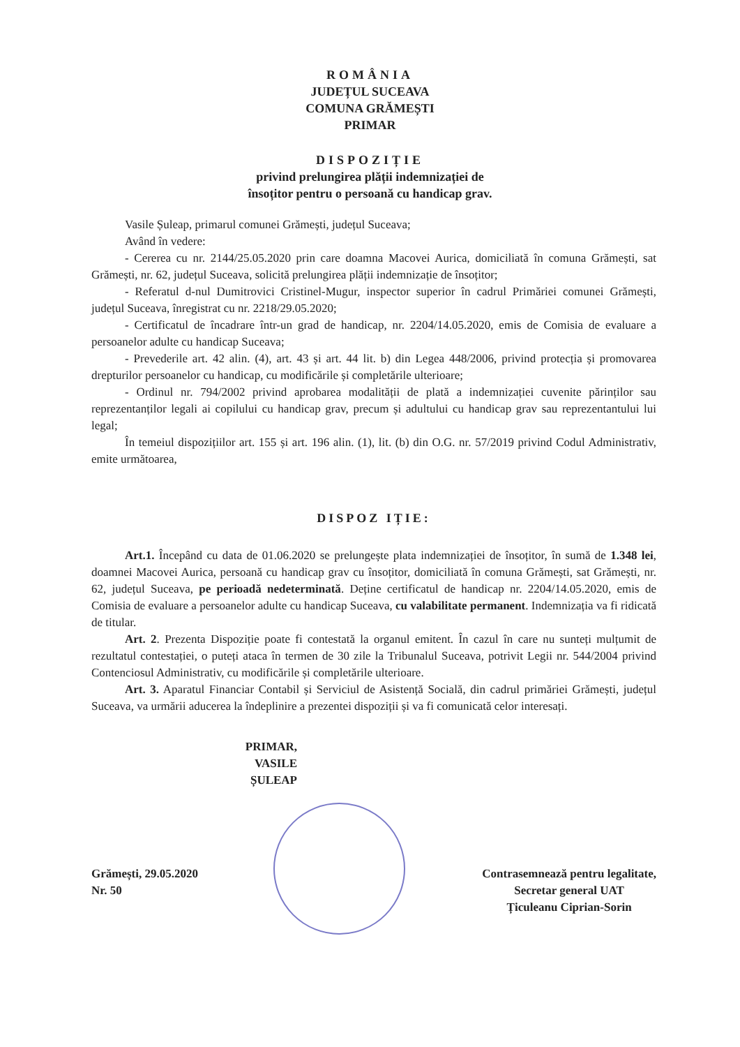ROMÂNIA
JUDEȚUL SUCEAVA
COMUNA GRĂMEȘTI
PRIMAR
DISPOZIȚIE
privind prelungirea plății indemnizației de
însoțitor pentru o persoană cu handicap grav.
Vasile Șuleap, primarul comunei Grămești, județul Suceava;
Având în vedere:
- Cererea cu nr. 2144/25.05.2020 prin care doamna Macovei Aurica, domiciliată în comuna Grămești, sat Grămești, nr. 62, județul Suceava, solicită prelungirea plății indemnizație de însoțitor;
- Referatul d-nul Dumitrovici Cristinel-Mugur, inspector superior în cadrul Primăriei comunei Grămești, județul Suceava, înregistrat cu nr. 2218/29.05.2020;
- Certificatul de încadrare într-un grad de handicap, nr. 2204/14.05.2020, emis de Comisia de evaluare a persoanelor adulte cu handicap Suceava;
- Prevederile art. 42 alin. (4), art. 43 și art. 44 lit. b) din Legea 448/2006, privind protecția și promovarea drepturilor persoanelor cu handicap, cu modificările și completările ulterioare;
- Ordinul nr. 794/2002 privind aprobarea modalității de plată a indemnizației cuvenite părinților sau reprezentanților legali ai copilului cu handicap grav, precum și adultului cu handicap grav sau reprezentantului lui legal;
În temeiul dispozițiilor art. 155 și art. 196 alin. (1), lit. (b) din O.G. nr. 57/2019 privind Codul Administrativ, emite următoarea,
DISPOZ IȚIE:
Art.1. Începând cu data de 01.06.2020 se prelungește plata indemnizației de însoțitor, în sumă de 1.348 lei, doamnei Macovei Aurica, persoană cu handicap grav cu însoțitor, domiciliată în comuna Grămești, sat Grămești, nr. 62, județul Suceava, pe perioadă nedeterminată. Deține certificatul de handicap nr. 2204/14.05.2020, emis de Comisia de evaluare a persoanelor adulte cu handicap Suceava, cu valabilitate permanent. Indemnizația va fi ridicată de titular.
Art. 2. Prezenta Dispoziție poate fi contestată la organul emitent. În cazul în care nu sunteți mulțumit de rezultatul contestației, o puteți ataca în termen de 30 zile la Tribunalul Suceava, potrivit Legii nr. 544/2004 privind Contenciosul Administrativ, cu modificările și completările ulterioare.
Art. 3. Aparatul Financiar Contabil și Serviciul de Asistență Socială, din cadrul primăriei Grămești, județul Suceava, va urmării aducerea la îndeplinire a prezentei dispoziții și va fi comunicată celor interesați.
PRIMAR,
VASILE ȘULEAP
Grămești, 29.05.2020
Nr. 50
Contrasemnează pentru legalitate,
Secretar general UAT
Țiculeanu Ciprian-Sorin